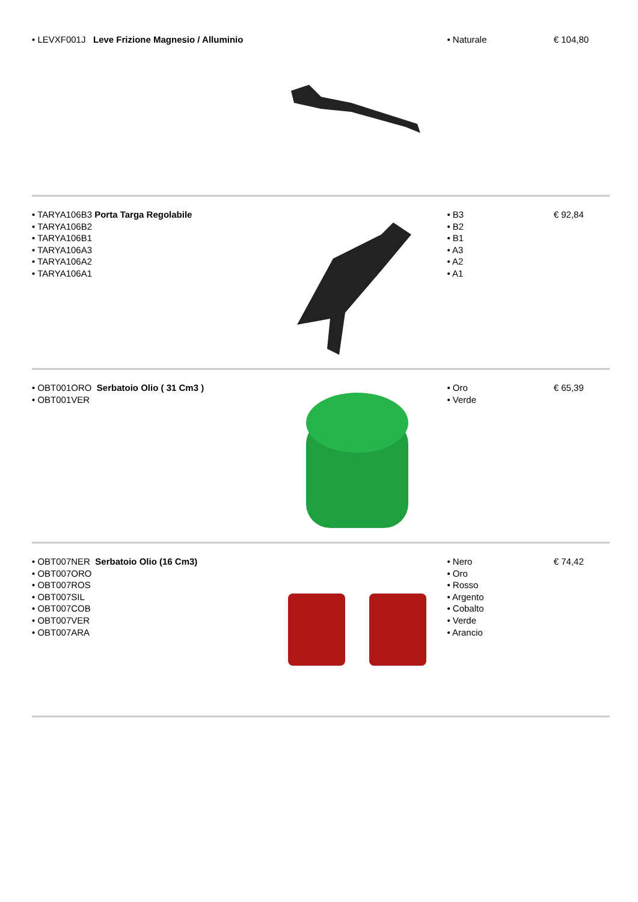• LEVXF001J Leve Frizione Magnesio / Alluminio
• Naturale € 104,80
• TARYA106B3 Porta Targa Regolabile
• TARYA106B2
• TARYA106B1
• TARYA106A3
• TARYA106A2
• TARYA106A1
• B3
• B2
• B1
• A3
• A2
• A1
€ 92,84
• OBT001ORO Serbatoio Olio ( 31 Cm3 )
• OBT001VER
• Oro
• Verde
€ 65,39
• OBT007NER Serbatoio Olio (16 Cm3)
• OBT007ORO
• OBT007ROS
• OBT007SIL
• OBT007COB
• OBT007VER
• OBT007ARA
• Nero
• Oro
• Rosso
• Argento
• Cobalto
• Verde
• Arancio
€ 74,42